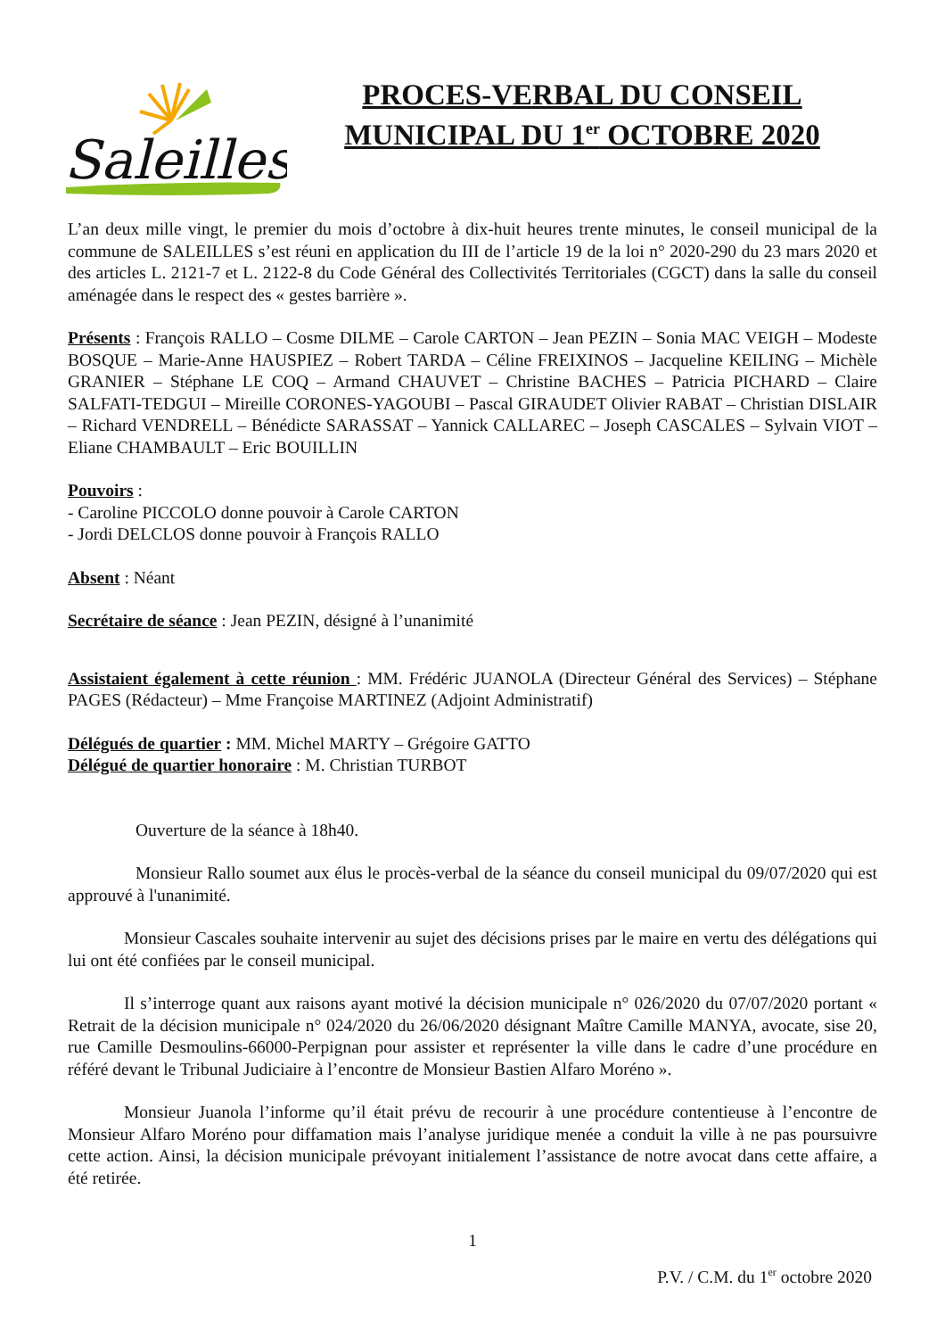Saleilles
PROCES-VERBAL DU CONSEIL
MUNICIPAL DU 1<sup>er</sup> OCTOBRE 2020
L’an deux mille vingt, le premier du mois d’octobre à dix-huit heures trente minutes, le conseil municipal de la commune de SALEILLES s’est réuni en application du III de l’article 19 de la loi n° 2020-290 du 23 mars 2020 et des articles L. 2121-7 et L. 2122-8 du Code Général des Collectivités Territoriales (CGCT) dans la salle du conseil aménagée dans le respect des « gestes barrière ».
Présents : François RALLO – Cosme DILME – Carole CARTON – Jean PEZIN – Sonia MAC VEIGH – Modeste BOSQUE – Marie-Anne HAUSPIEZ – Robert TARDA – Céline FREIXINOS – Jacqueline KEILING – Michèle GRANIER – Stéphane LE COQ – Armand CHAUVET – Christine BACHES – Patricia PICHARD – Claire SALFATI-TEDGUI – Mireille CORONES-YAGOUBI – Pascal GIRAUDET Olivier RABAT – Christian DISLAIR – Richard VENDRELL – Bénédicte SARASSAT – Yannick CALLAREC – Joseph CASCALES – Sylvain VIOT – Eliane CHAMBAULT – Eric BOUILLIN
Pouvoirs :
- Caroline PICCOLO donne pouvoir à Carole CARTON
- Jordi DELCLOS donne pouvoir à François RALLO
Absent : Néant
Secrétaire de séance : Jean PEZIN, désigné à l’unanimité
Assistaient également à cette réunion : MM. Frédéric JUANOLA (Directeur Général des Services) – Stéphane PAGES (Rédacteur) – Mme Françoise MARTINEZ (Adjoint Administratif)
Délégués de quartier : MM. Michel MARTY – Grégoire GATTO
Délégué de quartier honoraire : M. Christian TURBOT
Ouverture de la séance à 18h40.
Monsieur Rallo soumet aux élus le procès-verbal de la séance du conseil municipal du 09/07/2020 qui est approuvé à l'unanimité.
Monsieur Cascales souhaite intervenir au sujet des décisions prises par le maire en vertu des délégations qui lui ont été confiées par le conseil municipal.
Il s’interroge quant aux raisons ayant motivé la décision municipale n° 026/2020 du 07/07/2020 portant « Retrait de la décision municipale n° 024/2020 du 26/06/2020 désignant Maître Camille MANYA, avocate, sise 20, rue Camille Desmoulins-66000-Perpignan pour assister et représenter la ville dans le cadre d’une procédure en référé devant le Tribunal Judiciaire à l’encontre de Monsieur Bastien Alfaro Moréno ».
Monsieur Juanola l’informe qu’il était prévu de recourir à une procédure contentieuse à l’encontre de Monsieur Alfaro Moréno pour diffamation mais l’analyse juridique menée a conduit la ville à ne pas poursuivre cette action. Ainsi, la décision municipale prévoyant initialement l’assistance de notre avocat dans cette affaire, a été retirée.
1
P.V. / C.M. du 1<sup>er</sup> octobre 2020